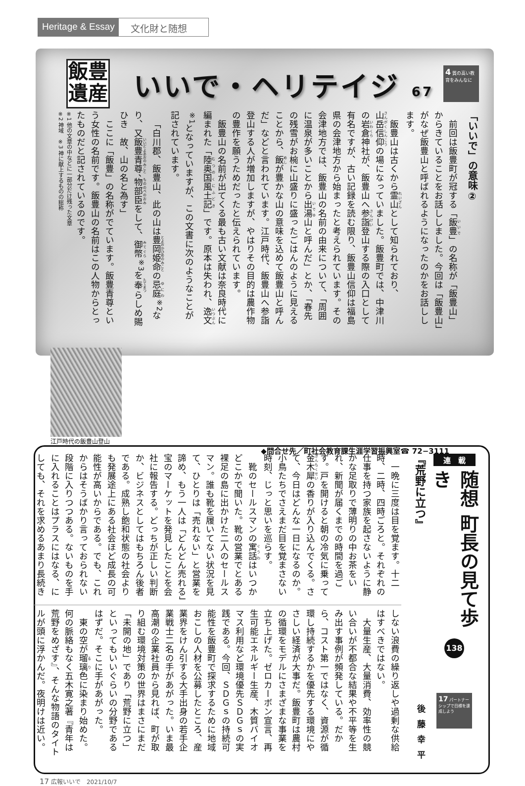Heritage & Essay 文化財と随想
飯豊
遺産
いいで・ヘリテイジ 67
4 質の高い教育をみんなに
「いいで」の意味②
前回は飯豊町が冠する「飯豊」の名称が「飯豊山」からきていることをお話ししました。今回は「飯豊山」がなぜ飯豊山と呼ばれるようになったのかをお話しします。
飯豊山は古くから霊山として知られており、山岳信仰の場になっていました。飯豊町では、中津川の岩倉神社が、飯豊山へ参詣登山する際の入口として有名ですが、古い記録を読む限り、飯豊山信仰は福島県の会津地方から始まったと考えられています。その会津地方では、飯豊山の名前の由来について、「周囲に温泉が多いことから出湯山と呼んだ」とか、「春先の残雪がお椀に山盛りに盛ったごはんのように見えることから、飯が豊かな山の意味を込めて飯豊山と呼んだ」などと言われています。江戸時代、飯豊山へ参詣登山する人が増加しますが、やはりその目的は農作物の豊作を願うためだったと伝えられています。
飯豊山の名前が出てくる最も古い文献は奈良時代に編まれた「陸奥国風土記」です。原本は失われ、逸文<sup>※1</sup>となっていますが、この文書に次のようなことが記されています。
「白川郡、飯豊山、此の山は豊岡姫命の忌庭<sup>※2</sup>なり、又飯豊青尊、物部臣をして、御幣<sup>※3</sup>を奉らしめ賜ひき　故、山の名と為す」
ここに「飯豊」の名称がでています。飯豊青尊という女性の名前です。飯豊山の名前はこの人物からとったものだと記されているのです。
※1 他の文章の中などに一部分だけ残った文章
※2 神域　※3 神に献上するものの総称
江戸時代の飯豊山登山
◆問合せ先／町社会教育課生涯学習振興室☎ 72−3111
連　載
随想 町長の見て歩き
138
17 パートナーシップで目標を達成しよう
『荒野に立つ』
後藤幸平
一晩に三度は目を覚ます。十二時、二時、四時ごろと。それぞれの仕事を持つ家族を起さないように静かな足取りで薄明りの中お茶をいれ、新聞が届くまでの時間を過ごす。戸を開けると朝の冷気に乗って金木犀の香りが入り込んでくる。さて、今日はどんな一日になるのか。小鳥たちでさえまだ目を覚まさない時刻、じっと思いを巡らす。
靴のセールスマンの寓話はいつかどこかで聞いた。靴の営業でとある裸足の島に出かけた二人のセールスマン。誰も靴を履いてない状況を見て、ひとりは「売れない」と営業を諦め、もう一人は「どんどん売れる」宝のマーケットを発見したことを会社に報告する。どっちが正しい判断か、ビジネスとしてはもちろん後者である。成熟し飽和状態の社会よりも発展途上にある社会ほど成長の可能性が高いからである。でも、これからはそうばかり言っておられない段階に入りつつある。ないものを手に入れることはプラスにはなる、にしても、それを求めるあまり長続き
しない浪費の繰り返しや過剰な供給はすべきではない。
大量生産、大量消費、効率性の競い合いが不都合な結果や不平等を生み出す事例が頻発している。だから、コスト第一ではなく、資源が循環し持続するかを優先する環境にやさしい経済が大事だ。飯豊町は農村の循環をモデルにさまざまな事業を立ち上げた。ゼロカーボン宣言、再生可能エネルギー生産、木質バイオマス利用など環境優先ＳＤＧｓの実践である。今回、ＳＤＧｓの持続可能性を飯豊町で探求するために地域おこしの人材を公募したところ、産業界をけん引する大手出身の若手企業戦士二名の手があがった。いま最高潮の企業社員から見れば、町が取り組む環境対策の世界はまさにまだ「未開の地」であり「荒野に立つ」といってもいいぐらいの分野であるはずだ。そこに手があがった。
東の空が瑠璃色に染まり始めた。何の脈絡もなく五木寛之著『青年は荒野をめざす』、そんな物語のタイトルが頭に浮かんだ。夜明けは近い。
17 広報いいで　2021/10/7